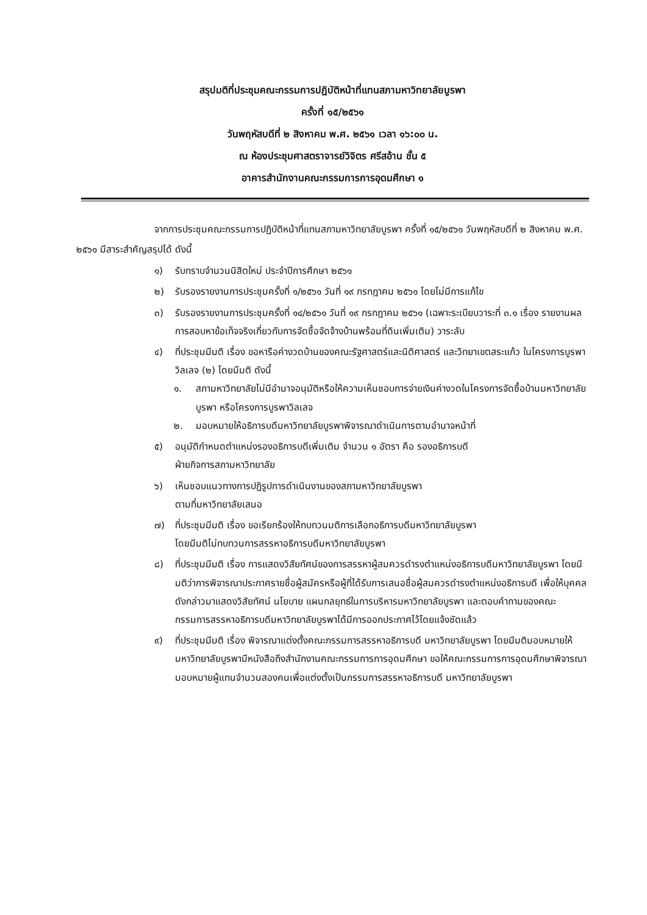สรุปมติที่ประชุมคณะกรรมการปฏิบัติหน้าที่แทนสภามหาวิทยาลัยบูรพา
ครั้งที่ ๑๕/๒๕๖๑
วันพฤหัสบดีที่ ๒ สิงหาคม พ.ศ. ๒๕๖๑ เวลา ๑๖:๐๐ น.
ณ ห้องประชุมศาสตราจารย์วิจิตร ศรีสอ้าน ชั้น ๕
อาคารสำนักงานคณะกรรมการการอุดมศึกษา ๑
จากการประชุมคณะกรรมการปฏิบัติหน้าที่แทนสภามหาวิทยาลัยบูรพา ครั้งที่ ๑๕/๒๕๖๑ วันพฤหัสบดีที่ ๒ สิงหาคม พ.ศ. ๒๕๖๑ มีสาระสำคัญสรุปได้ ดังนี้
๑) รับทราบจำนวนนิสิตใหม่ ประจำปีการศึกษา ๒๕๖๑
๒) รับรองรายงานการประชุมครั้งที่ ๑/๒๕๖๑ วันที่ ๑๙ กรกฎาคม ๒๕๖๑ โดยไม่มีการแก้ไข
๓) รับรองรายงานการประชุมครั้งที่ ๑๔/๒๕๖๑ วันที่ ๑๙ กรกฎาคม ๒๕๖๑ (เฉพาะระเบียบวาระที่ ๓.๑ เรื่อง รายงานผลการสอบหาข้อเท็จจริงเกี่ยวกับการจัดซื้อจัดจ้างบ้านพร้อมที่ดินเพิ่มเติม) วาระลับ
๔) ที่ประชุมมีมติ เรื่อง ขอหารือค่างวดบ้านของคณะรัฐศาสตร์และนิติศาสตร์ และวิทยาเขตสระแก้ว ในโครงการบูรพาวิลเลจ (๒) โดยมีมติ ดังนี้
๑. สภามหาวิทยาลัยไม่มีอำนาจอนุมัติหรือให้ความเห็นชอบการจ่ายเงินค่างวดในโครงการจัดซื้อบ้านมหาวิทยาลัยบูรพา หรือโครงการบูรพาวิลเลจ
๒. มอบหมายให้อธิการบดีมหาวิทยาลัยบูรพาพิจารณาดำเนินการตามอำนาจหน้าที่
๕) อนุมัติกำหนดตำแหน่งรองอธิการบดีเพิ่มเติม จำนวน ๑ อัตรา คือ รองอธิการบดี
ฝ่ายกิจการสภามหาวิทยาลัย
๖) เห็นชอบแนวทางการปฏิรูปการดำเนินงานของสภามหาวิทยาลัยบูรพา
ตามที่มหาวิทยาลัยเสนอ
๗) ที่ประชุมมีมติ เรื่อง ขอเรียกร้องให้ทบทวนมติการเลือกอธิการบดีมหาวิทยาลัยบูรพา
โดยมีมติไม่ทบทวนการสรรหาอธิการบดีมหาวิทยาลัยบูรพา
๘) ที่ประชุมมีมติ เรื่อง การแสดงวิสัยทัศน์ของการสรรหาผู้สมควรดำรงตำแหน่งอธิการบดีมหาวิทยาลัยบูรพา โดยมีมติว่าการพิจารณาประกาศรายชื่อผู้สมัครหรือผู้ที่ได้รับการเสนอชื่อผู้สมควรดำรงตำแหน่งอธิการบดี เพื่อให้บุคคลดังกล่าวมาแสดงวิสัยทัศน์ นโยบาย แผนกลยุทธ์ในการบริหารมหาวิทยาลัยบูรพา และตอบคำถามของคณะกรรมการสรรหาอธิการบดีมหาวิทยาลัยบูรพาได้มีการออกประกาศไว้โดยแจ้งชัดแล้ว
๙) ที่ประชุมมีมติ เรื่อง พิจารณาแต่งตั้งคณะกรรมการสรรหาอธิการบดี มหาวิทยาลัยบูรพา โดยมีมติมอบหมายให้มหาวิทยาลัยบูรพามีหนังสือถึงสำนักงานคณะกรรมการการอุดมศึกษา ขอให้คณะกรรมการการอุดมศึกษาพิจารณามอบหมายผู้แทนจำนวนสองคนเพื่อแต่งตั้งเป็นกรรมการสรรหาอธิการบดี มหาวิทยาลัยบูรพา